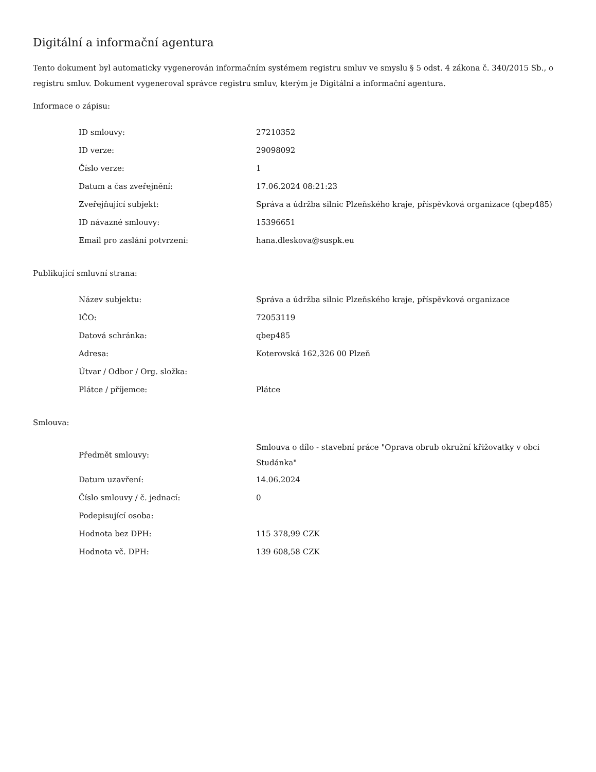Digitální a informační agentura
Tento dokument byl automaticky vygenerován informačním systémem registru smluv ve smyslu § 5 odst. 4 zákona č. 340/2015 Sb., o registru smluv. Dokument vygeneroval správce registru smluv, kterým je Digitální a informační agentura.
Informace o zápisu:
| ID smlouvy: | 27210352 |
| ID verze: | 29098092 |
| Číslo verze: | 1 |
| Datum a čas zveřejnění: | 17.06.2024 08:21:23 |
| Zveřejňující subjekt: | Správa a údržba silnic Plzeňského kraje, příspěvková organizace (qbep485) |
| ID návazné smlouvy: | 15396651 |
| Email pro zaslání potvrzení: | hana.dleskova@suspk.eu |
Publikující smluvní strana:
| Název subjektu: | Správa a údržba silnic Plzeňského kraje, příspěvková organizace |
| IČO: | 72053119 |
| Datová schránka: | qbep485 |
| Adresa: | Koterovská 162,326 00 Plzeň |
| Útvar / Odbor / Org. složka: | |
| Plátce / příjemce: | Plátce |
Smlouva:
| Předmět smlouvy: | Smlouva o dílo - stavební práce "Oprava obrub okružní křižovatky v obci Studánka" |
| Datum uzavření: | 14.06.2024 |
| Číslo smlouvy / č. jednací: | 0 |
| Podepisující osoba: | |
| Hodnota bez DPH: | 115 378,99 CZK |
| Hodnota vč. DPH: | 139 608,58 CZK |